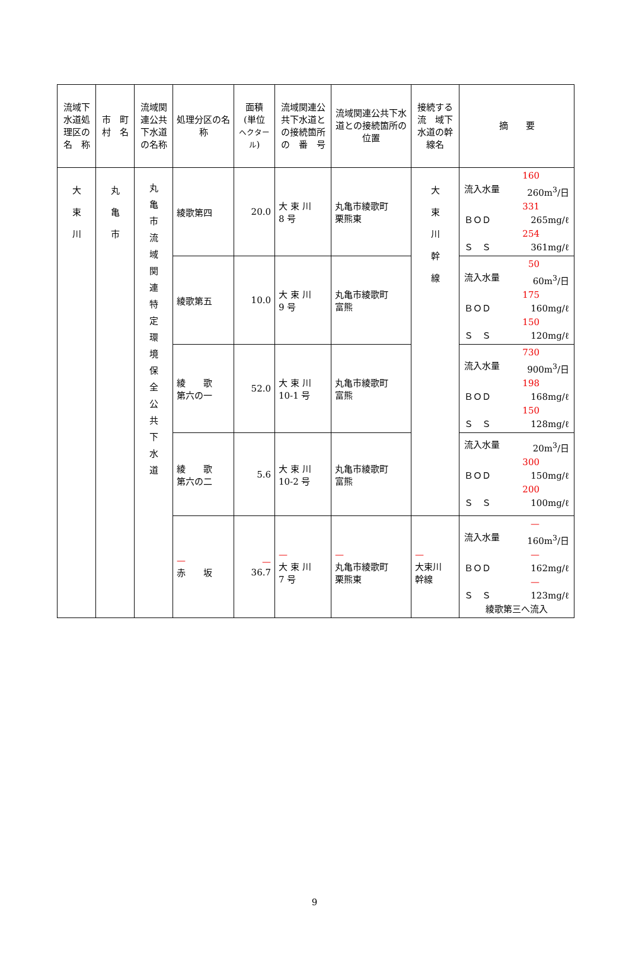| 流域下水道処理区の名 称 | 市 町村 名 | 流域関連公共下水道の名称 | 処理分区の名 称 | 面積 (単位 ヘクタール ) | 流域関連公共下水道との接続箇所の 番 号 | 流域関連公共下水道との接続箇所の位置 | 接続する流 域下水道の幹線名 | 摘 要 |
| --- | --- | --- | --- | --- | --- | --- | --- | --- |
| 大 束 川 | 丸 亀 市 | 丸 亀 市 流 域 関 連 特 定 環 境 保 全 公 共 下 水 道 | 綾歌第四 | 20.0 | 大 束 川 8 号 | 丸亀市綾歌町 栗熊東 | 大 束 川 幹 線 | 160 流入水量 260m<sup>3</sup>/日 331 ＢＯＤ 265mg/ℓ 254 Ｓ Ｓ 361mg/ℓ |
| | | | 綾歌第五 | 10.0 | 大 束 川 9 号 | 丸亀市綾歌町 富熊 | | 50 流入水量 60m<sup>3</sup>/日 175 ＢＯＤ 160mg/ℓ 150 Ｓ Ｓ 120mg/ℓ |
| | | | 綾 歌 第六の一 | 52.0 | 大 束 川 10-1 号 | 丸亀市綾歌町 富熊 | | 730 流入水量 900m<sup>3</sup>/日 198 ＢＯＤ 168mg/ℓ 150 Ｓ Ｓ 128mg/ℓ |
| | | | 綾 歌 第六の二 | 5.6 | 大 束 川 10-2 号 | 丸亀市綾歌町 富熊 | | 流入水量 20m<sup>3</sup>/日 300 ＢＯＤ 150mg/ℓ 200 Ｓ Ｓ 100mg/ℓ |
| | | | — 赤 坂 | — 36.7 | — 大 束 川 7 号 | — 丸亀市綾歌町 栗熊東 | — 大束川 幹線 | — 流入水量 160m<sup>3</sup>/日 — ＢＯＤ 162mg/ℓ — Ｓ Ｓ 123mg/ℓ 綾歌第三へ流入 |
9